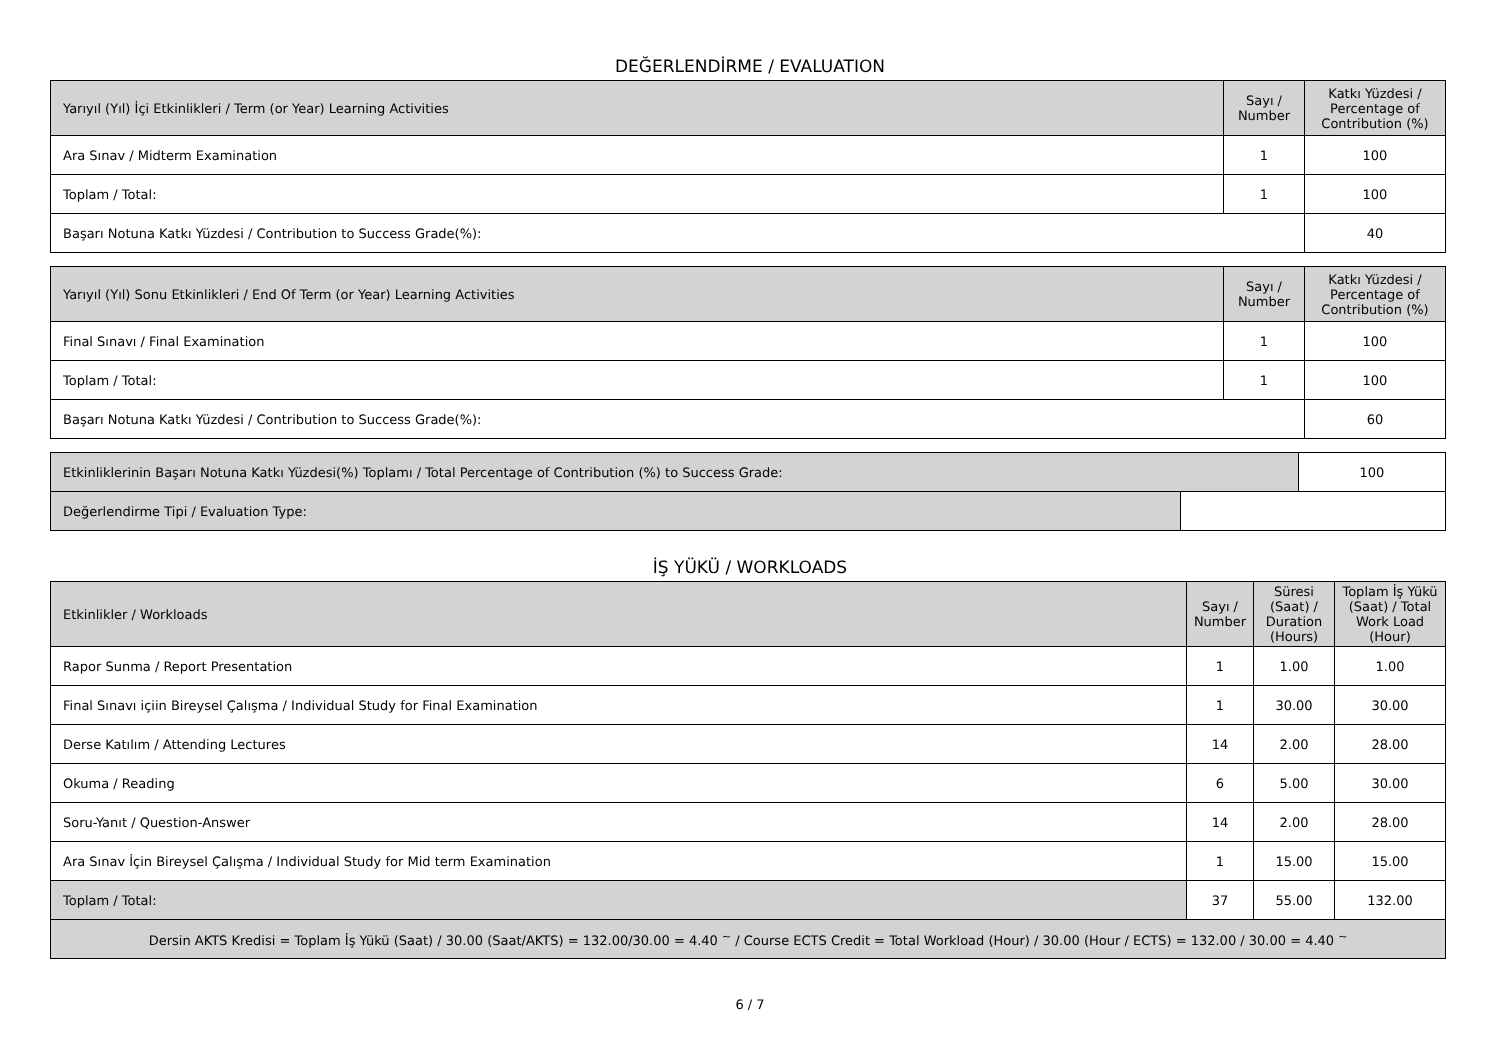DEĞERLENDİRME / EVALUATION
| Yarıyıl (Yıl) İçi Etkinlikleri / Term (or Year) Learning Activities | Sayı / Number | Katkı Yüzdesi / Percentage of Contribution (%) |
| --- | --- | --- |
| Ara Sınav / Midterm Examination | 1 | 100 |
| Toplam / Total: | 1 | 100 |
| Başarı Notuna Katkı Yüzdesi / Contribution to Success Grade(%): | | 40 |
| Yarıyıl (Yıl) Sonu Etkinlikleri / End Of Term (or Year) Learning Activities | Sayı / Number | Katkı Yüzdesi / Percentage of Contribution (%) |
| --- | --- | --- |
| Final Sınavı / Final Examination | 1 | 100 |
| Toplam / Total: | 1 | 100 |
| Başarı Notuna Katkı Yüzdesi / Contribution to Success Grade(%): | | 60 |
| Etkinliklerinin Başarı Notuna Katkı Yüzdesi(%) Toplamı / Total Percentage of Contribution (%) to Success Grade: | | 100 |
| Değerlendirme Tipi / Evaluation Type: | | |
İŞ YÜKÜ / WORKLOADS
| Etkinlikler / Workloads | Sayı / Number | Süresi (Saat) / Duration (Hours) | Toplam İş Yükü (Saat) / Total Work Load (Hour) |
| --- | --- | --- | --- |
| Rapor Sunma / Report Presentation | 1 | 1.00 | 1.00 |
| Final Sınavı içiin Bireysel Çalışma / Individual Study for Final Examination | 1 | 30.00 | 30.00 |
| Derse Katılım / Attending Lectures | 14 | 2.00 | 28.00 |
| Okuma / Reading | 6 | 5.00 | 30.00 |
| Soru-Yanıt / Question-Answer | 14 | 2.00 | 28.00 |
| Ara Sınav İçin Bireysel Çalışma / Individual Study for Mid term Examination | 1 | 15.00 | 15.00 |
| Toplam / Total: | 37 | 55.00 | 132.00 |
| Dersin AKTS Kredisi = Toplam İş Yükü (Saat) / 30.00 (Saat/AKTS) = 132.00/30.00 = 4.40 <sup>~</sup> / Course ECTS Credit = Total Workload (Hour) / 30.00 (Hour / ECTS) = 132.00 / 30.00 = 4.40 <sup>~</sup> | | | |
6 / 7